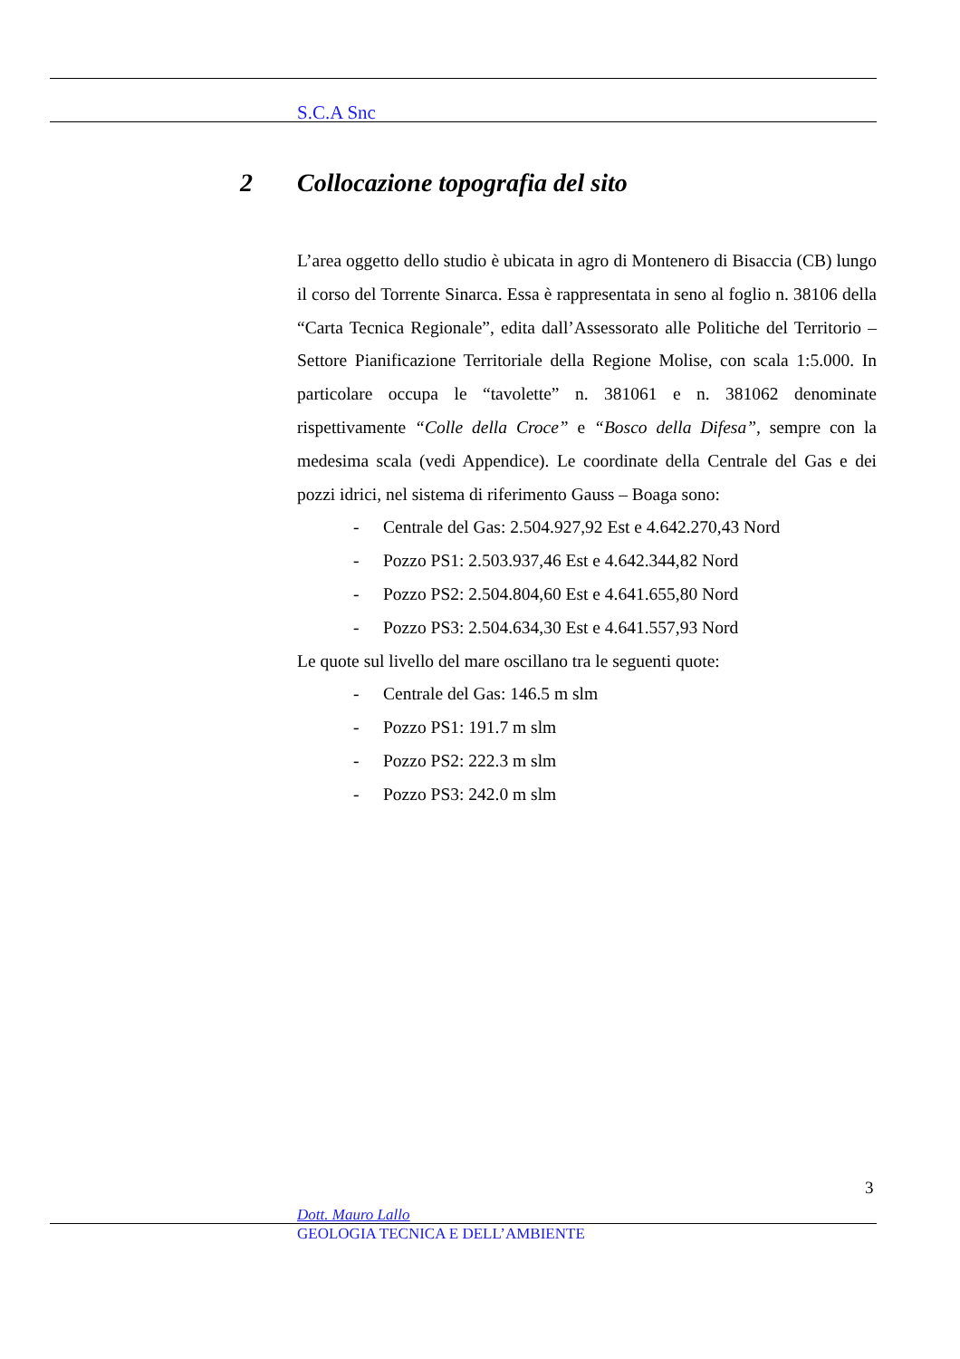S.C.A Snc
2 Collocazione topografia del sito
L’area oggetto dello studio è ubicata in agro di Montenero di Bisaccia (CB) lungo il corso del Torrente Sinarca. Essa è rappresentata in seno al foglio n. 38106 della “Carta Tecnica Regionale”, edita dall’Assessorato alle Politiche del Territorio – Settore Pianificazione Territoriale della Regione Molise, con scala 1:5.000. In particolare occupa le “tavolette” n. 381061 e n. 381062 denominate rispettivamente “Colle della Croce” e “Bosco della Difesa”, sempre con la medesima scala (vedi Appendice). Le coordinate della Centrale del Gas e dei pozzi idrici, nel sistema di riferimento Gauss – Boaga sono:
- Centrale del Gas: 2.504.927,92 Est e 4.642.270,43 Nord
- Pozzo PS1: 2.503.937,46 Est e 4.642.344,82 Nord
- Pozzo PS2: 2.504.804,60 Est e 4.641.655,80 Nord
- Pozzo PS3: 2.504.634,30 Est e 4.641.557,93 Nord
Le quote sul livello del mare oscillano tra le seguenti quote:
- Centrale del Gas: 146.5 m slm
- Pozzo PS1: 191.7 m slm
- Pozzo PS2: 222.3 m slm
- Pozzo PS3: 242.0 m slm
3
Dott. Mauro Lallo
GEOLOGIA TECNICA E DELL’AMBIENTE